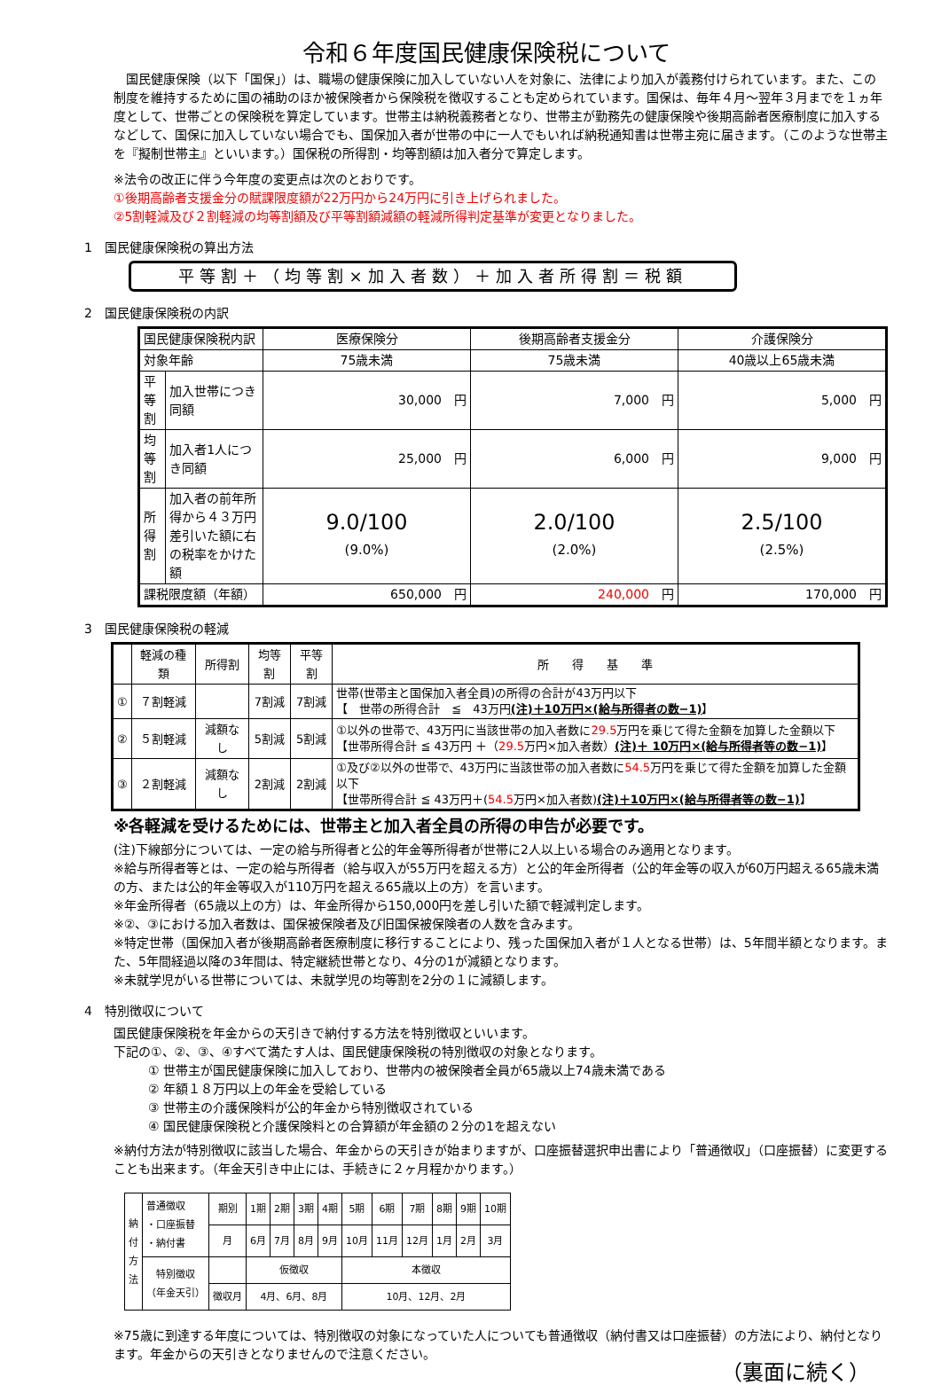令和６年度国民健康保険税について
　国民健康保険（以下「国保」）は、職場の健康保険に加入していない人を対象に、法律により加入が義務付けられています。また、この制度を維持するために国の補助のほか被保険者から保険税を徴収することも定められています。国保は、毎年４月～翌年３月までを１ヵ年度として、世帯ごとの保険税を算定しています。世帯主は納税義務者となり、世帯主が勤務先の健康保険や後期高齢者医療制度に加入するなどして、国保に加入していない場合でも、国保加入者が世帯の中に一人でもいれば納税通知書は世帯主宛に届きます。（このような世帯主を『擬制世帯主』といいます。）国保税の所得割・均等割額は加入者分で算定します。
※法令の改正に伴う今年度の変更点は次のとおりです。
①後期高齢者支援金分の賦課限度額が22万円から24万円に引き上げられました。
②5割軽減及び２割軽減の均等割額及び平等割額減額の軽減所得判定基準が変更となりました。
1　国民健康保険税の算出方法
平等割＋（均等割×加入者数）＋加入者所得割＝税額
2　国民健康保険税の内訳
| 国民健康保険税内訳 | | 医療保険分 | 後期高齢者支援金分 | 介護保険分 |
| 対象年齢 | | 75歳未満 | 75歳未満 | 40歳以上65歳未満 |
| 平等割 | 加入世帯につき同額 | 30,000 円 | 7,000 円 | 5,000 円 |
| 均等割 | 加入者1人につき同額 | 25,000 円 | 6,000 円 | 9,000 円 |
| 所得割 | 加入者の前年所得から４３万円差引いた額に右の税率をかけた額 | 9.0/100 (9.0%) | 2.0/100 (2.0%) | 2.5/100 (2.5%) |
| 課税限度額（年額） | | 650,000 円 | 240,000 円 | 170,000 円 |
3　国民健康保険税の軽減
| | 軽減の種類 | 所得割 | 均等割 | 平等割 | 所 得 基 準 |
| --- | --- | --- | --- | --- | --- |
| ① | ７割軽減 | | 7割減 | 7割減 | 世帯(世帯主と国保加入者全員)の所得の合計が43万円以下 【 世帯の所得合計 ≦ 43万円 (注)＋10万円×(給与所得者の数−1) 】 |
| ② | ５割軽減 | 減額なし | 5割減 | 5割減 | ①以外の世帯で、43万円に当該世帯の加入者数に 29.5 万円を乗じて得た金額を加算した金額以下 【世帯所得合計 ≦ 43万円 ＋（ 29.5 万円×加入者数） (注)＋ 10万円×(給与所得者等の数−1) 】 |
| ③ | ２割軽減 | 減額なし | 2割減 | 2割減 | ①及び②以外の世帯で、43万円に当該世帯の加入者数に 54.5 万円を乗じて得た金額を加算した金額以下 【世帯所得合計 ≦ 43万円＋( 54.5 万円×加入者数) (注)＋10万円×(給与所得者等の数−1) 】 |
※各軽減を受けるためには、世帯主と加入者全員の所得の申告が必要です。
(注)下線部分については、一定の給与所得者と公的年金等所得者が世帯に2人以上いる場合のみ適用となります。
※給与所得者等とは、一定の給与所得者（給与収入が55万円を超える方）と公的年金所得者（公的年金等の収入が60万円超える65歳未満の方、または公的年金等収入が110万円を超える65歳以上の方）を言います。
※年金所得者（65歳以上の方）は、年金所得から150,000円を差し引いた額で軽減判定します。
※②、③における加入者数は、国保被保険者及び旧国保被保険者の人数を含みます。
※特定世帯（国保加入者が後期高齢者医療制度に移行することにより、残った国保加入者が１人となる世帯）は、5年間半額となります。また、5年間経過以降の3年間は、特定継続世帯となり、4分の1が減額となります。
※未就学児がいる世帯については、未就学児の均等割を2分の１に減額します。
4　特別徴収について
国民健康保険税を年金からの天引きで納付する方法を特別徴収といいます。
下記の①、②、③、④すべて満たす人は、国民健康保険税の特別徴収の対象となります。
① 世帯主が国民健康保険に加入しており、世帯内の被保険者全員が65歳以上74歳未満である
② 年額１８万円以上の年金を受給している
③ 世帯主の介護保険料が公的年金から特別徴収されている
④ 国民健康保険税と介護保険料との合算額が年金額の２分の1を超えない
※納付方法が特別徴収に該当した場合、年金からの天引きが始まりますが、口座振替選択申出書により「普通徴収」（口座振替）に変更することも出来ます。（年金天引き中止には、手続きに２ヶ月程かかります。）
| 納 付 方 法 | 普通徴収 ・口座振替 ・納付書 | 期別 | 1期 | 2期 | 3期 | 4期 | 5期 | 6期 | 7期 | 8期 | 9期 | 10期 |
| | | 月 | 6月 | 7月 | 8月 | 9月 | 10月 | 11月 | 12月 | 1月 | 2月 | 3月 |
| | 特別徴収 （年金天引） | | 仮徴収 | | | | 本徴収 | | | | | |
| | | 徴収月 | 4月、6月、8月 | | | | 10月、12月、2月 | | | | | |
※75歳に到達する年度については、特別徴収の対象になっていた人についても普通徴収（納付書又は口座振替）の方法により、納付となります。年金からの天引きとなりませんので注意ください。
（裏面に続く）